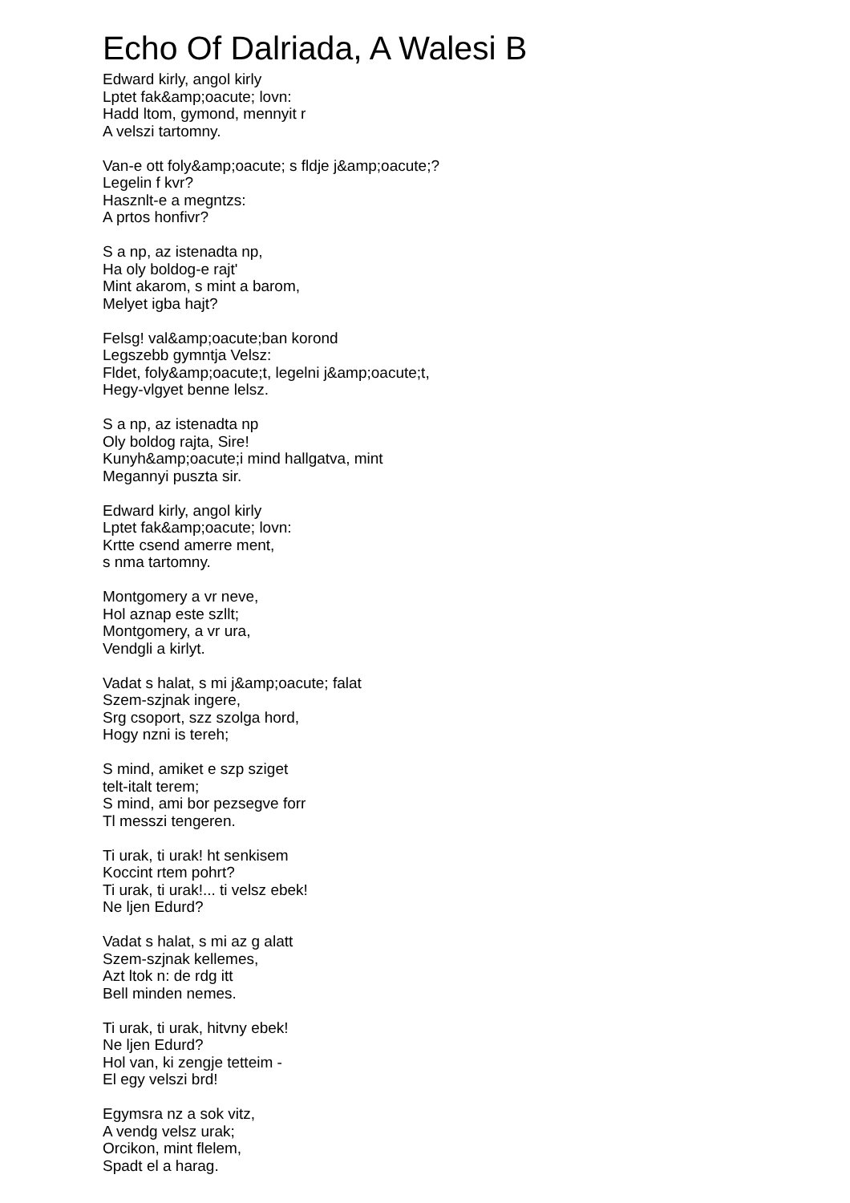Echo Of Dalriada, A Walesi B
Edward kirly, angol kirly
Lptet fak&amp;oacute; lovn:
Hadd ltom, gymond, mennyit r
A velszi tartomny.
Van-e ott foly&amp;oacute; s fldje j&amp;oacute;?
Legelin f kvr?
Hasznlt-e a megntzs:
A prtos honfivr?
S a np, az istenadta np,
Ha oly boldog-e rajt'
Mint akarom, s mint a barom,
Melyet igba hajt?
Felsg! val&amp;oacute;ban korond
Legszebb gymntja Velsz:
Fldet, foly&amp;oacute;t, legelni j&amp;oacute;t,
Hegy-vlgyet benne lelsz.
S a np, az istenadta np
Oly boldog rajta, Sire!
Kunyh&amp;oacute;i mind hallgatva, mint
Megannyi puszta sir.
Edward kirly, angol kirly
Lptet fak&amp;oacute; lovn:
Krtte csend amerre ment,
s nma tartomny.
Montgomery a vr neve,
Hol aznap este szllt;
Montgomery, a vr ura,
Vendgli a kirlyt.
Vadat s halat, s mi j&amp;oacute; falat
Szem-szjnak ingere,
Srg csoport, szz szolga hord,
Hogy nzni is tereh;
S mind, amiket e szp sziget
telt-italt terem;
S mind, ami bor pezsegve forr
Tl messzi tengeren.
Ti urak, ti urak! ht senkisem
Koccint rtem pohrt?
Ti urak, ti urak!... ti velsz ebek!
Ne ljen Edurd?
Vadat s halat, s mi az g alatt
Szem-szjnak kellemes,
Azt ltok n: de rdg itt
Bell minden nemes.
Ti urak, ti urak, hitvny ebek!
Ne ljen Edurd?
Hol van, ki zengje tetteim -
El egy velszi brd!
Egymsra nz a sok vitz,
A vendg velsz urak;
Orcikon, mint flelem,
Spadt el a harag.